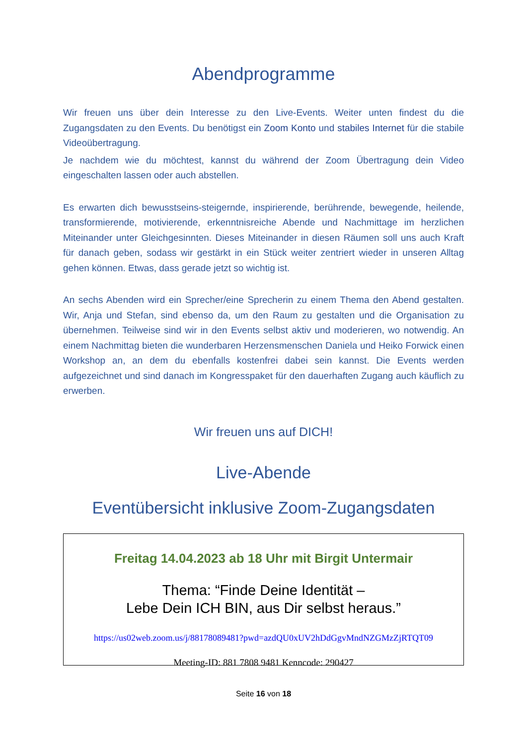Abendprogramme
Wir freuen uns über dein Interesse zu den Live-Events. Weiter unten findest du die Zugangsdaten zu den Events. Du benötigst ein Zoom Konto und stabiles Internet für die stabile Videoübertragung.
Je nachdem wie du möchtest, kannst du während der Zoom Übertragung dein Video eingeschalten lassen oder auch abstellen.
Es erwarten dich bewusstseins-steigernde, inspirierende, berührende, bewegende, heilende, transformierende, motivierende, erkenntnisreiche Abende und Nachmittage im herzlichen Miteinander unter Gleichgesinnten. Dieses Miteinander in diesen Räumen soll uns auch Kraft für danach geben, sodass wir gestärkt in ein Stück weiter zentriert wieder in unseren Alltag gehen können. Etwas, dass gerade jetzt so wichtig ist.
An sechs Abenden wird ein Sprecher/eine Sprecherin zu einem Thema den Abend gestalten. Wir, Anja und Stefan, sind ebenso da, um den Raum zu gestalten und die Organisation zu übernehmen. Teilweise sind wir in den Events selbst aktiv und moderieren, wo notwendig. An einem Nachmittag bieten die wunderbaren Herzensmenschen Daniela und Heiko Forwick einen Workshop an, an dem du ebenfalls kostenfrei dabei sein kannst. Die Events werden aufgezeichnet und sind danach im Kongresspaket für den dauerhaften Zugang auch käuflich zu erwerben.
Wir freuen uns auf DICH!
Live-Abende
Eventübersicht inklusive Zoom-Zugangsdaten
Freitag 14.04.2023 ab 18 Uhr mit Birgit Untermair
Thema: “Finde Deine Identität –
Lebe Dein ICH BIN, aus Dir selbst heraus.”
https://us02web.zoom.us/j/88178089481?pwd=azdQU0xUV2hDdGgvMndNZGMzZjRTQT09
Meeting-ID: 881 7808 9481 Kenncode: 290427
Seite 16 von 18